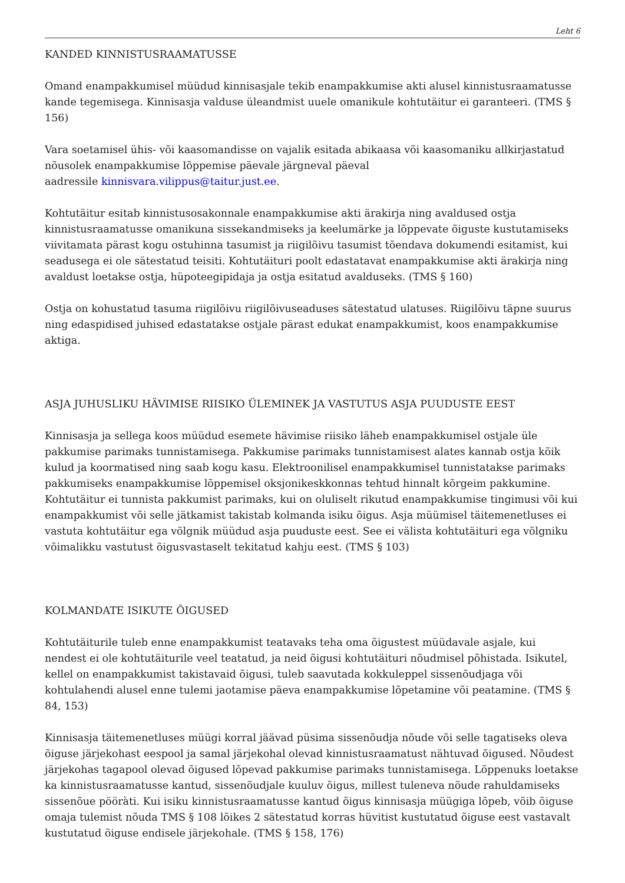Leht 6
KANDED KINNISTUSRAAMATUSSE
Omand enampakkumisel müüdud kinnisasjale tekib enampakkumise akti alusel kinnistusraamatusse kande tegemisega. Kinnisasja valduse üleandmist uuele omanikule kohtutäitur ei garanteeri. (TMS § 156)
Vara soetamisel ühis- või kaasomandisse on vajalik esitada abikaasa või kaasomaniku allkirjastatud nõusolek enampakkumise lõppemise päevale järgneval päeval
aadressile kinnisvara.vilippus@taitur.just.ee.
Kohtutäitur esitab kinnistusosakonnale enampakkumise akti ärakirja ning avaldused ostja kinnistusraamatusse omanikuna sissekandmiseks ja keelumärke ja lõppevate õiguste kustutamiseks viivitamata pärast kogu ostuhinna tasumist ja riigilõivu tasumist tõendava dokumendi esitamist, kui seadusega ei ole sätestatud teisiti. Kohtutäituri poolt edastatavat enampakkumise akti ärakirja ning avaldust loetakse ostja, hüpoteegipidaja ja ostja esitatud avalduseks. (TMS § 160)
Ostja on kohustatud tasuma riigilõivu riigilõivuseaduses sätestatud ulatuses. Riigilõivu täpne suurus ning edaspidised juhised edastatakse ostjale pärast edukat enampakkumist, koos enampakkumise aktiga.
ASJA JUHUSLIKU HÄVIMISE RIISIKO ÜLEMINEK JA VASTUTUS ASJA PUUDUSTE EEST
Kinnisasja ja sellega koos müüdud esemete hävimise riisiko läheb enampakkumisel ostjale üle pakkumise parimaks tunnistamisega. Pakkumise parimaks tunnistamisest alates kannab ostja kõik kulud ja koormatised ning saab kogu kasu. Elektroonilisel enampakkumisel tunnistatakse parimaks pakkumiseks enampakkumise lõppemisel oksjonikeskkonnas tehtud hinnalt kõrgeim pakkumine. Kohtutäitur ei tunnista pakkumist parimaks, kui on oluliselt rikutud enampakkumise tingimusi või kui enampakkumist või selle jätkamist takistab kolmanda isiku õigus. Asja müümisel täitemenetluses ei vastuta kohtutäitur ega võlgnik müüdud asja puuduste eest. See ei välista kohtutäituri ega võlgniku võimalikku vastutust õigusvastaselt tekitatud kahju eest. (TMS § 103)
KOLMANDATE ISIKUTE ÕIGUSED
Kohtutäiturile tuleb enne enampakkumist teatavaks teha oma õigustest müüdavale asjale, kui nendest ei ole kohtutäiturile veel teatatud, ja neid õigusi kohtutäituri nõudmisel põhistada. Isikutel, kellel on enampakkumist takistavaid õigusi, tuleb saavutada kokkuleppel sissenõudjaga või kohtulahendi alusel enne tulemi jaotamise päeva enampakkumise lõpetamine või peatamine. (TMS § 84, 153)
Kinnisasja täitemenetluses müügi korral jäävad püsima sissenõudja nõude või selle tagatiseks oleva õiguse järjekohast eespool ja samal järjekohal olevad kinnistusraamatust nähtuvad õigused. Nõudest järjekohas tagapool olevad õigused lõpevad pakkumise parimaks tunnistamisega. Lõppenuks loetakse ka kinnistusraamatusse kantud, sissenõudjale kuuluv õigus, millest tuleneva nõude rahuldamiseks sissenõue pööràti. Kui isiku kinnistusraamatusse kantud õigus kinnisasja müügiga lõpeb, võib õiguse omaja tulemist nõuda TMS § 108 lõikes 2 sätestatud korras hüvitist kustutatud õiguse eest vastavalt kustutatud õiguse endisele järjekohale. (TMS § 158, 176)